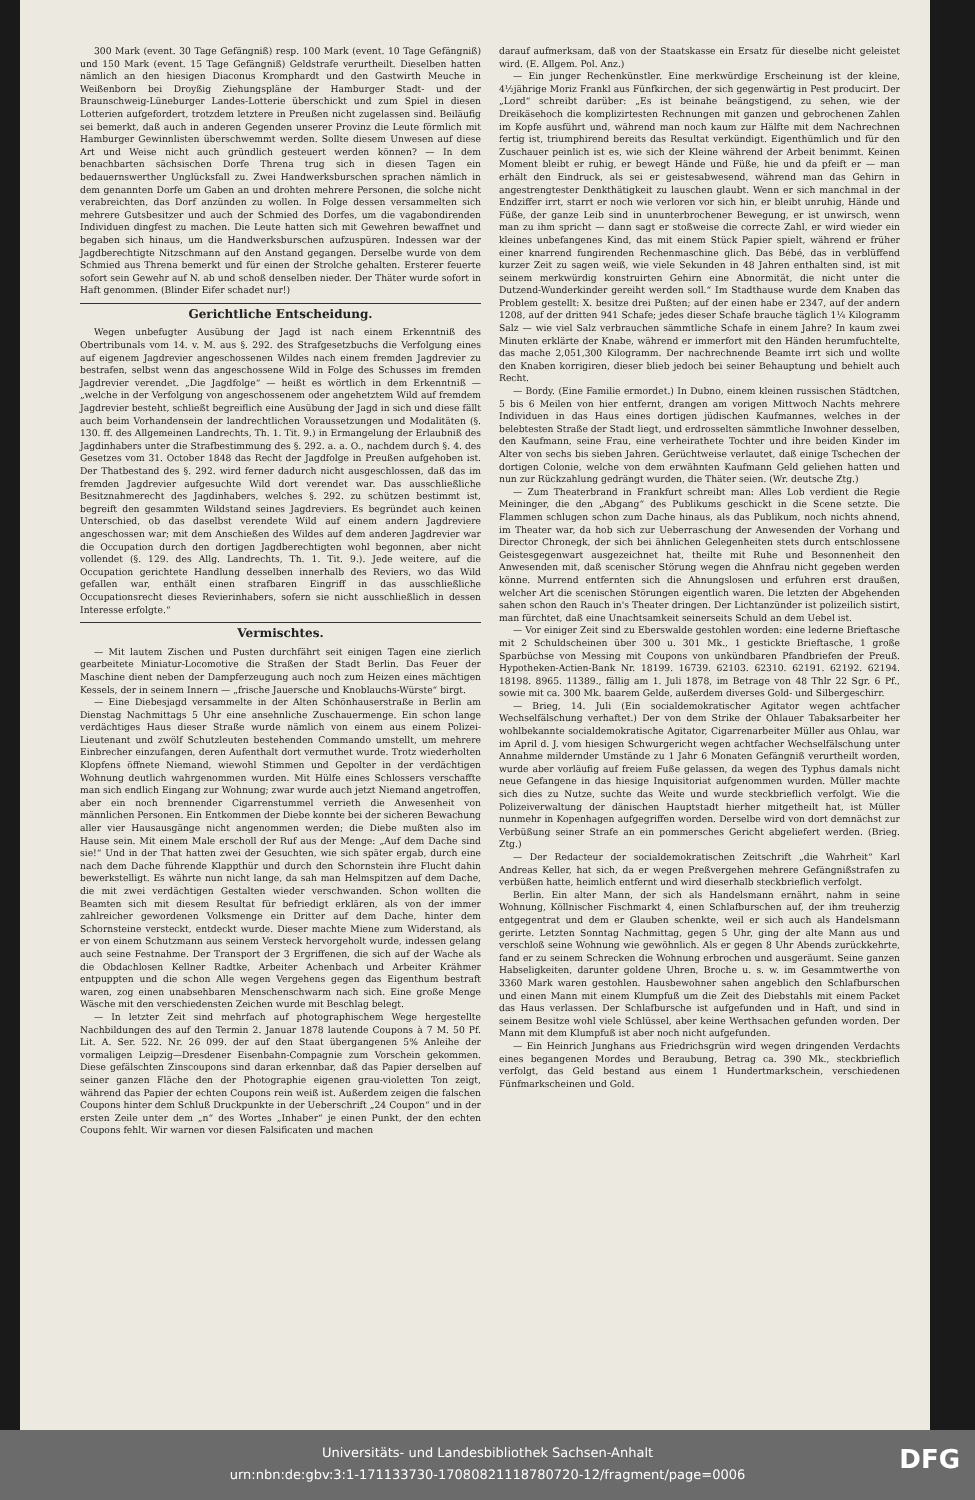300 Mark (event. 30 Tage Gefängniß) resp. 100 Mark (event. 10 Tage Gefängniß) und 150 Mark (event. 15 Tage Gefängniß) Geldstrafe verurtheilt. Dieselben hatten nämlich an den hiesigen Diaconus Kromphardt und den Gastwirth Meuche in Weißenborn bei Droyßig Ziehungspläne der Hamburger Stadt- und der Braunschweig-Lüneburger Landes-Lotterie überschickt und zum Spiel in diesen Lotterien aufgefordert, trotzdem letztere in Preußen nicht zugelassen sind. Beiläufig sei bemerkt, daß auch in anderen Gegenden unserer Provinz die Leute förmlich mit Hamburger Gewinnlisten überschwemmt werden. Sollte diesem Unwesen auf diese Art und Weise nicht auch gründlich gesteuert werden können? — In dem benachbarten sächsischen Dorfe Threna trug sich in diesen Tagen ein bedauernswerther Unglücksfall zu. Zwei Handwerksburschen sprachen nämlich in dem genannten Dorfe um Gaben an und drohten mehrere Personen, die solche nicht verabreichten, das Dorf anzünden zu wollen. In Folge dessen versammelten sich mehrere Gutsbesitzer und auch der Schmied des Dorfes, um die vagabondirenden Individuen dingfest zu machen. Die Leute hatten sich mit Gewehren bewaffnet und begaben sich hinaus, um die Handwerksburschen aufzuspüren. Indessen war der Jagdberechtigte Nitzschmann auf den Anstand gegangen. Derselbe wurde von dem Schmied aus Threna bemerkt und für einen der Strolche gehalten. Ersterer feuerte sofort sein Gewehr auf N. ab und schoß denselben nieder. Der Thäter wurde sofort in Haft genommen. (Blinder Eifer schadet nur!)
Gerichtliche Entscheidung.
Wegen unbefugter Ausübung der Jagd ist nach einem Erkenntniß des Obertribunals vom 14. v. M. aus §. 292. des Strafgesetzbuchs die Verfolgung eines auf eigenem Jagdrevier angeschossenen Wildes nach einem fremden Jagdrevier zu bestrafen, selbst wenn das angeschossene Wild in Folge des Schusses im fremden Jagdrevier verendet. „Die Jagdfolge“ — heißt es wörtlich in dem Erkenntniß — „welche in der Verfolgung von angeschossenem oder angehetztem Wild auf fremdem Jagdrevier besteht, schließt begreiflich eine Ausübung der Jagd in sich und diese fällt auch beim Vorhandensein der landrechtlichen Voraussetzungen und Modalitäten (§. 130. ff. des Allgemeinen Landrechts, Th. 1. Tit. 9.) in Ermangelung der Erlaubniß des Jagdinhabers unter die Strafbestimmung des §. 292. a. a. O., nachdem durch §. 4. des Gesetzes vom 31. October 1848 das Recht der Jagdfolge in Preußen aufgehoben ist. Der Thatbestand des §. 292. wird ferner dadurch nicht ausgeschlossen, daß das im fremden Jagdrevier aufgesuchte Wild dort verendet war. Das ausschließliche Besitznahmerecht des Jagdinhabers, welches §. 292. zu schützen bestimmt ist, begreift den gesammten Wildstand seines Jagdreviers. Es begründet auch keinen Unterschied, ob das daselbst verendete Wild auf einem andern Jagdreviere angeschossen war; mit dem Anschießen des Wildes auf dem anderen Jagdrevier war die Occupation durch den dortigen Jagdberechtigten wohl begonnen, aber nicht vollendet (§. 129. des Allg. Landrechts, Th. 1. Tit. 9.). Jede weitere, auf die Occupation gerichtete Handlung desselben innerhalb des Reviers, wo das Wild gefallen war, enthält einen strafbaren Eingriff in das ausschließliche Occupationsrecht dieses Revierinhabers, sofern sie nicht ausschließlich in dessen Interesse erfolgte.“
Vermischtes.
— Mit lautem Zischen und Pusten durchfährt seit einigen Tagen eine zierlich gearbeitete Miniatur-Locomotive die Straßen der Stadt Berlin. Das Feuer der Maschine dient neben der Dampferzeugung auch noch zum Heizen eines mächtigen Kessels, der in seinem Innern — „frische Jauersche und Knoblauchs-Würste“ birgt.
— Eine Diebesjagd versammelte in der Alten Schönhauserstraße in Berlin am Dienstag Nachmittags 5 Uhr eine ansehnliche Zuschauermenge. Ein schon lange verdächtiges Haus dieser Straße wurde nämlich von einem aus einem Polizei-Lieutenant und zwölf Schutzleuten bestehenden Commando umstellt, um mehrere Einbrecher einzufangen, deren Aufenthalt dort vermuthet wurde. Trotz wiederholten Klopfens öffnete Niemand, wiewohl Stimmen und Gepolter in der verdächtigen Wohnung deutlich wahrgenommen wurden. Mit Hülfe eines Schlossers verschaffte man sich endlich Eingang zur Wohnung; zwar wurde auch jetzt Niemand angetroffen, aber ein noch brennender Cigarrenstummel verrieth die Anwesenheit von männlichen Personen. Ein Entkommen der Diebe konnte bei der sicheren Bewachung aller vier Hausausgänge nicht angenommen werden; die Diebe mußten also im Hause sein. Mit einem Male erscholl der Ruf aus der Menge: „Auf dem Dache sind sie!“ Und in der That hatten zwei der Gesuchten, wie sich später ergab, durch eine nach dem Dache führende Klappthür und durch den Schornstein ihre Flucht dahin bewerkstelligt. Es währte nun nicht lange, da sah man Helmspitzen auf dem Dache, die mit zwei verdächtigen Gestalten wieder verschwanden. Schon wollten die Beamten sich mit diesem Resultat für befriedigt erklären, als von der immer zahlreicher gewordenen Volksmenge ein Dritter auf dem Dache, hinter dem Schornsteine versteckt, entdeckt wurde. Dieser machte Miene zum Widerstand, als er von einem Schutzmann aus seinem Versteck hervorgeholt wurde, indessen gelang auch seine Festnahme. Der Transport der 3 Ergriffenen, die sich auf der Wache als die Obdachlosen Kellner Radtke, Arbeiter Achenbach und Arbeiter Krähmer entpuppten und die schon Alle wegen Vergehens gegen das Eigenthum bestraft waren, zog einen unabsehbaren Menschenschwarm nach sich. Eine große Menge Wäsche mit den verschiedensten Zeichen wurde mit Beschlag belegt.
— In letzter Zeit sind mehrfach auf photographischem Wege hergestellte Nachbildungen des auf den Termin 2. Januar 1878 lautende Coupons à 7 M. 50 Pf. Lit. A. Ser. 522. Nr. 26 099. der auf den Staat übergangenen 5% Anleihe der vormaligen Leipzig—Dresdener Eisenbahn-Compagnie zum Vorschein gekommen. Diese gefälschten Zinscoupons sind daran erkennbar, daß das Papier derselben auf seiner ganzen Fläche den der Photographie eigenen grau-violetten Ton zeigt, während das Papier der echten Coupons rein weiß ist. Außerdem zeigen die falschen Coupons hinter dem Schluß Druckpunkte in der Ueberschrift „24 Coupon“ und in der ersten Zeile unter dem „n“ des Wortes „Inhaber“ je einen Punkt, der den echten Coupons fehlt. Wir warnen vor diesen Falsificaten und machen
darauf aufmerksam, daß von der Staatskasse ein Ersatz für dieselbe nicht geleistet wird. (E. Allgem. Pol. Anz.)
— Ein junger Rechenkünstler. Eine merkwürdige Erscheinung ist der kleine, 4½jährige Moriz Frankl aus Fünfkirchen, der sich gegenwärtig in Pest producirt. Der „Lord“ schreibt darüber: „Es ist beinahe beängstigend, zu sehen, wie der Dreikäsehoch die komplizirtesten Rechnungen mit ganzen und gebrochenen Zahlen im Kopfe ausführt und, während man noch kaum zur Hälfte mit dem Nachrechnen fertig ist, triumphirend bereits das Resultat verkündigt. Eigenthümlich und für den Zuschauer peinlich ist es, wie sich der Kleine während der Arbeit benimmt. Keinen Moment bleibt er ruhig, er bewegt Hände und Füße, hie und da pfeift er — man erhält den Eindruck, als sei er geistesabwesend, während man das Gehirn in angestrengtester Denkthätigkeit zu lauschen glaubt. Wenn er sich manchmal in der Endziffer irrt, starrt er noch wie verloren vor sich hin, er bleibt unruhig, Hände und Füße, der ganze Leib sind in ununterbrochener Bewegung, er ist unwirsch, wenn man zu ihm spricht — dann sagt er stoßweise die correcte Zahl, er wird wieder ein kleines unbefangenes Kind, das mit einem Stück Papier spielt, während er früher einer knarrend fungirenden Rechenmaschine glich. Das Bébé, das in verblüffend kurzer Zeit zu sagen weiß, wie viele Sekunden in 48 Jahren enthalten sind, ist mit seinem merkwürdig konstruirten Gehirn eine Abnormität, die nicht unter die Dutzend-Wunderkinder gereiht werden soll.“ Im Stadthause wurde dem Knaben das Problem gestellt: X. besitze drei Pußten; auf der einen habe er 2347, auf der andern 1208, auf der dritten 941 Schafe; jedes dieser Schafe brauche täglich 1¼ Kilogramm Salz — wie viel Salz verbrauchen sämmtliche Schafe in einem Jahre? In kaum zwei Minuten erklärte der Knabe, während er immerfort mit den Händen herumfuchtelte, das mache 2,051,300 Kilogramm. Der nachrechnende Beamte irrt sich und wollte den Knaben korrigiren, dieser blieb jedoch bei seiner Behauptung und behielt auch Recht.
— Bordy. (Eine Familie ermordet.) In Dubno, einem kleinen russischen Städtchen, 5 bis 6 Meilen von hier entfernt, drangen am vorigen Mittwoch Nachts mehrere Individuen in das Haus eines dortigen jüdischen Kaufmannes, welches in der belebtesten Straße der Stadt liegt, und erdrosselten sämmtliche Inwohner desselben, den Kaufmann, seine Frau, eine verheirathete Tochter und ihre beiden Kinder im Alter von sechs bis sieben Jahren. Gerüchtweise verlautet, daß einige Tschechen der dortigen Colonie, welche von dem erwähnten Kaufmann Geld geliehen hatten und nun zur Rückzahlung gedrängt wurden, die Thäter seien. (Wr. deutsche Ztg.)
— Zum Theaterbrand in Frankfurt schreibt man: Alles Lob verdient die Regie Meininger, die den „Abgang“ des Publikums geschickt in die Scene setzte. Die Flammen schlugen schon zum Dache hinaus, als das Publikum, noch nichts ahnend, im Theater war, da hob sich zur Ueberraschung der Anwesenden der Vorhang und Director Chronegk, der sich bei ähnlichen Gelegenheiten stets durch entschlossene Geistesgegenwart ausgezeichnet hat, theilte mit Ruhe und Besonnenheit den Anwesenden mit, daß scenischer Störung wegen die Ahnfrau nicht gegeben werden könne. Murrend entfernten sich die Ahnungslosen und erfuhren erst draußen, welcher Art die scenischen Störungen eigentlich waren. Die letzten der Abgehenden sahen schon den Rauch in's Theater dringen. Der Lichtanzünder ist polizeilich sistirt, man fürchtet, daß eine Unachtsamkeit seinerseits Schuld an dem Uebel ist.
— Vor einiger Zeit sind zu Eberswalde gestohlen worden: eine lederne Brieftasche mit 2 Schuldscheinen über 300 u. 301 Mk., 1 gestickte Brieftasche, 1 große Sparbüchse von Messing mit Coupons von unkündbaren Pfandbriefen der Preuß. Hypotheken-Actien-Bank Nr. 18199. 16739. 62103. 62310. 62191. 62192. 62194. 18198. 8965. 11389., fällig am 1. Juli 1878, im Betrage von 48 Thlr 22 Sgr. 6 Pf., sowie mit ca. 300 Mk. baarem Gelde, außerdem diverses Gold- und Silbergeschirr.
— Brieg, 14. Juli (Ein socialdemokratischer Agitator wegen achtfacher Wechselfälschung verhaftet.) Der von dem Strike der Ohlauer Tabaksarbeiter her wohlbekannte socialdemokratische Agitator, Cigarrenarbeiter Müller aus Ohlau, war im April d. J. vom hiesigen Schwurgericht wegen achtfacher Wechselfälschung unter Annahme mildernder Umstände zu 1 Jahr 6 Monaten Gefängniß verurtheilt worden, wurde aber vorläufig auf freiem Fuße gelassen, da wegen des Typhus damals nicht neue Gefangene in das hiesige Inquisitoriat aufgenommen wurden. Müller machte sich dies zu Nutze, suchte das Weite und wurde steckbrieflich verfolgt. Wie die Polizeiverwaltung der dänischen Hauptstadt hierher mitgetheilt hat, ist Müller nunmehr in Kopenhagen aufgegriffen worden. Derselbe wird von dort demnächst zur Verbüßung seiner Strafe an ein pommersches Gericht abgeliefert werden. (Brieg. Ztg.)
— Der Redacteur der socialdemokratischen Zeitschrift „die Wahrheit“ Karl Andreas Keller, hat sich, da er wegen Preßvergehen mehrere Gefängnißstrafen zu verbüßen hatte, heimlich entfernt und wird dieserhalb steckbrieflich verfolgt.
Berlin. Ein alter Mann, der sich als Handelsmann ernährt, nahm in seine Wohnung, Köllnischer Fischmarkt 4, einen Schlafburschen auf, der ihm treuherzig entgegentrat und dem er Glauben schenkte, weil er sich auch als Handelsmann gerirte. Letzten Sonntag Nachmittag, gegen 5 Uhr, ging der alte Mann aus und verschloß seine Wohnung wie gewöhnlich. Als er gegen 8 Uhr Abends zurückkehrte, fand er zu seinem Schrecken die Wohnung erbrochen und ausgeräumt. Seine ganzen Habseligkeiten, darunter goldene Uhren, Broche u. s. w. im Gesammtwerthe von 3360 Mark waren gestohlen. Hausbewohner sahen angeblich den Schlafburschen und einen Mann mit einem Klumpfuß um die Zeit des Diebstahls mit einem Packet das Haus verlassen. Der Schlafbursche ist aufgefunden und in Haft, und sind in seinem Besitze wohl viele Schlüssel, aber keine Werthsachen gefunden worden. Der Mann mit dem Klumpfuß ist aber noch nicht aufgefunden.
— Ein Heinrich Junghans aus Friedrichsgrün wird wegen dringenden Verdachts eines begangenen Mordes und Beraubung, Betrag ca. 390 Mk., steckbrieflich verfolgt, das Geld bestand aus einem 1 Hundertmarkschein, verschiedenen Fünfmarkscheinen und Gold.
Universitäts- und Landesbibliothek Sachsen-Anhalt
urn:nbn:de:gbv:3:1-171133730-17080821118780720-12/fragment/page=0006
DFG